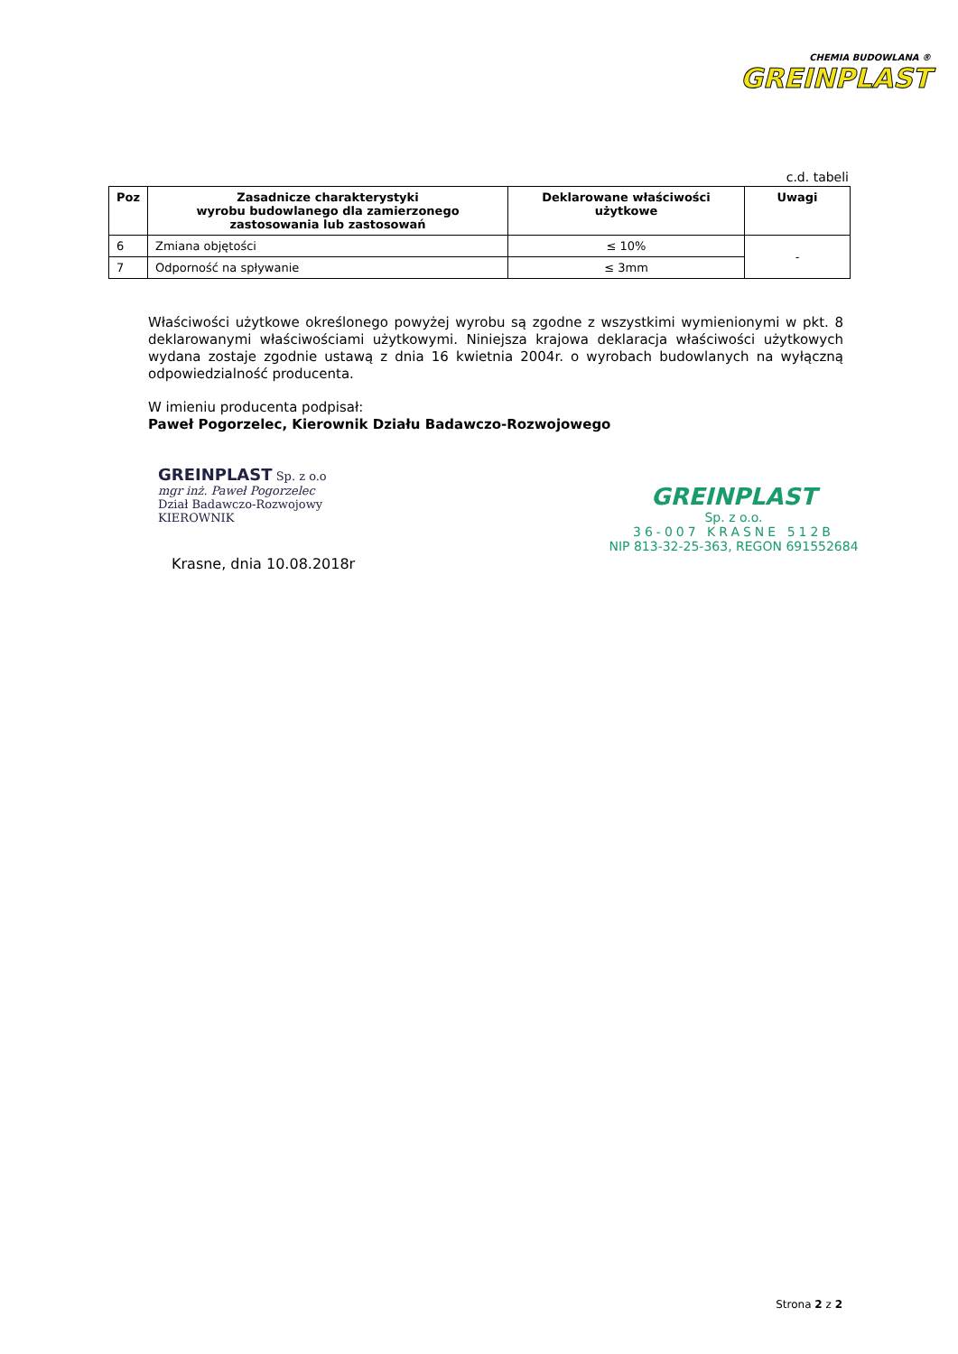CHEMIA BUDOWLANA ®
GREINPLAST
c.d. tabeli
| Poz | Zasadnicze charakterystyki wyrobu budowlanego dla zamierzonego zastosowania lub zastosowań | Deklarowane właściwości użytkowe | Uwagi |
| --- | --- | --- | --- |
| 6 | Zmiana objętości | ≤ 10% | - |
| 7 | Odporność na spływanie | ≤ 3mm | |
Właściwości użytkowe określonego powyżej wyrobu są zgodne z wszystkimi wymienionymi w pkt. 8 deklarowanymi właściwościami użytkowymi. Niniejsza krajowa deklaracja właściwości użytkowych wydana zostaje zgodnie ustawą z dnia 16 kwietnia 2004r. o wyrobach budowlanych na wyłączną odpowiedzialność producenta.
W imieniu producenta podpisał:
Paweł Pogorzelec, Kierownik Działu Badawczo-Rozwojowego
GREINPLAST Sp. z o.o
mgr inż. Paweł Pogorzelec
Dział Badawczo-Rozwojowy
KIEROWNIK
Krasne, dnia 10.08.2018r
GREINPLAST
Sp. z o.o.
36-007 KRASNE 512B
NIP 813-32-25-363, REGON 691552684
Strona 2 z 2